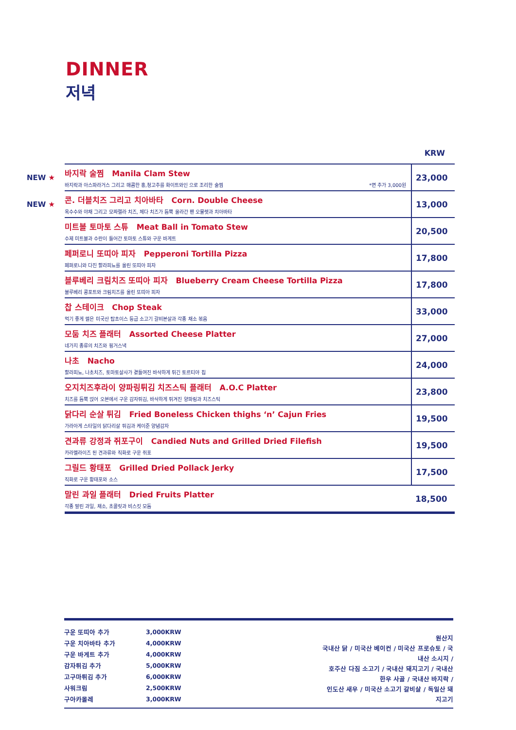DINNER
저녁
| | | KRW |
| NEW ★ | 바지락 술찜 Manila Clam Stew 바지락과 아스파라거스 그리고 매콤한 홍,청고추를 화이트와인 으로 조리한 술찜 *면 추가 3,000원 | 23,000 |
| NEW ★ | 콘. 더블치즈 그리고 치아바타 Corn. Double Cheese 옥수수와 야채 그리고 모짜렐라 치즈, 체다 치즈가 듬뿍 올라간 팬 오물렛과 치아바타 | 13,000 |
| | 미트볼 토마토 스튜 Meat Ball in Tomato Stew 수제 미트볼과 수란이 들어간 토마토 스튜와 구운 바게트 | 20,500 |
| | 페퍼로니 또띠아 피자 Pepperoni Tortilla Pizza 페퍼로니와 다진 할라피뇨를 올린 또띠아 피자 | 17,800 |
| | 블루베리 크림치즈 또띠아 피자 Blueberry Cream Cheese Tortilla Pizza 블루베리 콩포트와 크림치즈를 올린 또띠아 피자 | 17,800 |
| | 찹 스테이크 Chop Steak 먹기 좋게 썰은 미국산 탑초이스 등급 소고기 갈비본살과 각종 채소 볶음 | 33,000 |
| | 모둠 치즈 플래터 Assorted Cheese Platter 네가지 종류의 치즈와 핑거스낵 | 27,000 |
| | 나초 Nacho 할라피뇨, 나초치즈, 토마토살사가 곁들여진 바삭하게 튀긴 토르티야 칩 | 24,000 |
| | 오지치즈후라이 양파링튀김 치즈스틱 플래터 A.O.C Platter 치즈를 듬뿍 얹어 오븐에서 구운 감자튀김, 바삭하게 튀겨진 양파링과 치즈스틱 | 23,800 |
| | 닭다리 순살 튀김 Fried Boneless Chicken thighs ‘n’ Cajun Fries 가라아게 스타일의 닭다리살 튀김과 케이준 양념감자 | 19,500 |
| | 견과류 강정과 쥐포구이 Candied Nuts and Grilled Dried Filefish 카라멜라이즈 된 견과류와 직화로 구운 쥐포 | 19,500 |
| | 그릴드 황태포 Grilled Dried Pollack Jerky 직화로 구운 황태포와 소스 | 17,500 |
| | 말린 과일 플래터 Dried Fruits Platter 각종 말린 과일, 채소, 초콜릿과 비스킷 모둠 | 18,500 |
| 구운 또띠아 추가 | 3,000KRW |
| 구운 치아바타 추가 | 4,000KRW |
| 구운 바게트 추가 | 4,000KRW |
| 감자튀김 추가 | 5,000KRW |
| 고구마튀김 추가 | 6,000KRW |
| 사워크림 | 2,500KRW |
| 구아카몰레 | 3,000KRW |
원산지
국내산 닭 / 미국산 베이컨 / 미국산 프로슈토 / 국내산 소시지 /
호주산 다짐 소고기 / 국내산 돼지고기 / 국내산 한우 사골 / 국내산 바지락 /
인도산 새우 / 미국산 소고기 갈비살 / 독일산 돼지고기